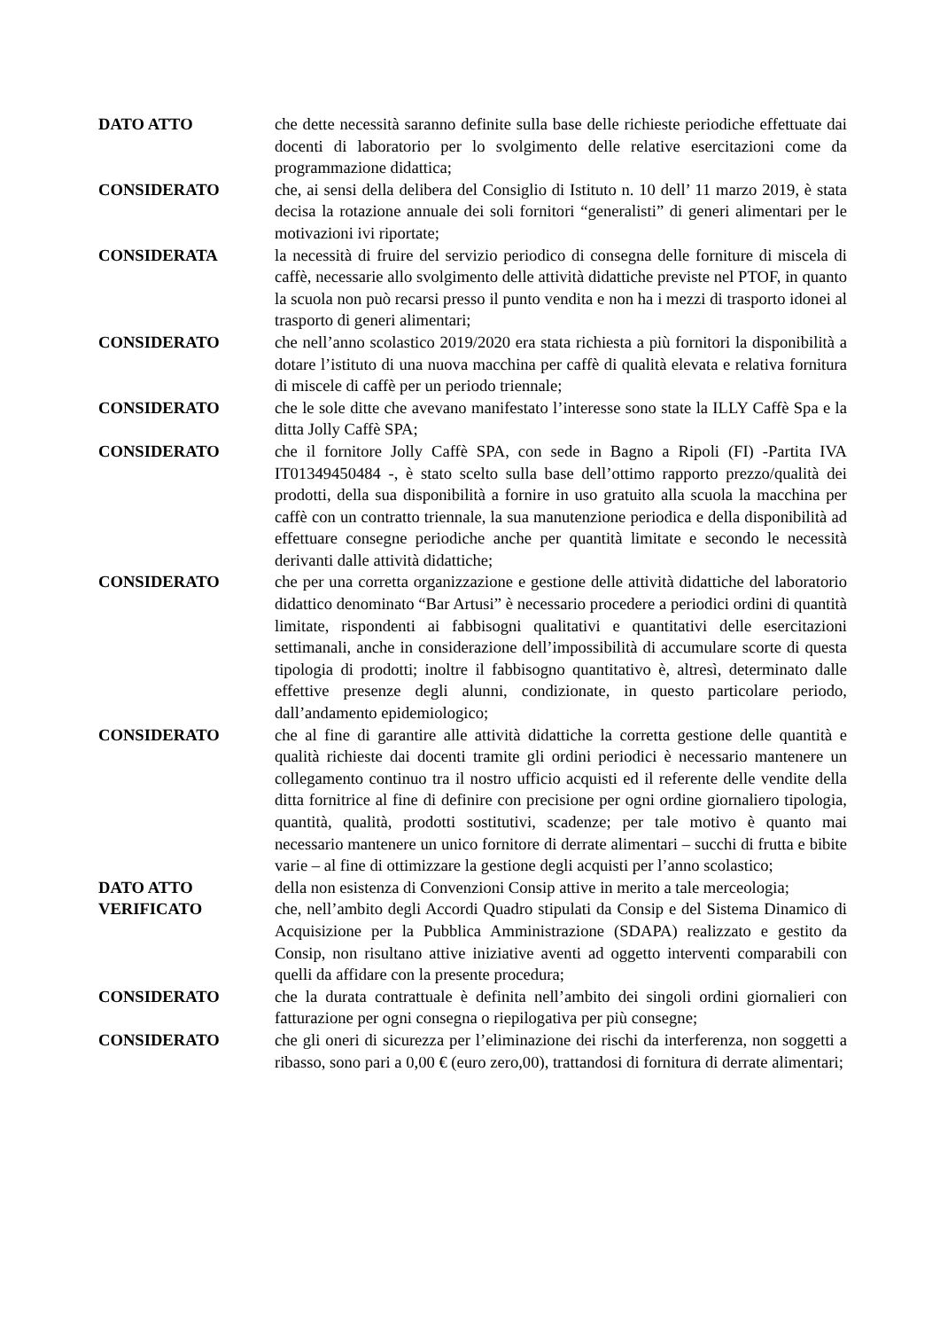DATO ATTO che dette necessità saranno definite sulla base delle richieste periodiche effettuate dai docenti di laboratorio per lo svolgimento delle relative esercitazioni come da programmazione didattica;
CONSIDERATO che, ai sensi della delibera del Consiglio di Istituto n. 10 dell’ 11 marzo 2019, è stata decisa la rotazione annuale dei soli fornitori “generalisti” di generi alimentari per le motivazioni ivi riportate;
CONSIDERATA la necessità di fruire del servizio periodico di consegna delle forniture di miscela di caffè, necessarie allo svolgimento delle attività didattiche previste nel PTOF, in quanto la scuola non può recarsi presso il punto vendita e non ha i mezzi di trasporto idonei al trasporto di generi alimentari;
CONSIDERATO che nell’anno scolastico 2019/2020 era stata richiesta a più fornitori la disponibilità a dotare l’istituto di una nuova macchina per caffè di qualità elevata e relativa fornitura di miscele di caffè per un periodo triennale;
CONSIDERATO che le sole ditte che avevano manifestato l’interesse sono state la ILLY Caffè Spa e la ditta Jolly Caffè SPA;
CONSIDERATO che il fornitore Jolly Caffè SPA, con sede in Bagno a Ripoli (FI) -Partita IVA IT01349450484 -, è stato scelto sulla base dell’ottimo rapporto prezzo/qualità dei prodotti, della sua disponibilità a fornire in uso gratuito alla scuola la macchina per caffè con un contratto triennale, la sua manutenzione periodica e della disponibilità ad effettuare consegne periodiche anche per quantità limitate e secondo le necessità derivanti dalle attività didattiche;
CONSIDERATO che per una corretta organizzazione e gestione delle attività didattiche del laboratorio didattico denominato “Bar Artusi” è necessario procedere a periodici ordini di quantità limitate, rispondenti ai fabbisogni qualitativi e quantitativi delle esercitazioni settimanali, anche in considerazione dell’impossibilità di accumulare scorte di questa tipologia di prodotti; inoltre il fabbisogno quantitativo è, altresì, determinato dalle effettive presenze degli alunni, condizionate, in questo particolare periodo, dall’andamento epidemiologico;
CONSIDERATO che al fine di garantire alle attività didattiche la corretta gestione delle quantità e qualità richieste dai docenti tramite gli ordini periodici è necessario mantenere un collegamento continuo tra il nostro ufficio acquisti ed il referente delle vendite della ditta fornitrice al fine di definire con precisione per ogni ordine giornaliero tipologia, quantità, qualità, prodotti sostitutivi, scadenze; per tale motivo è quanto mai necessario mantenere un unico fornitore di derrate alimentari – succhi di frutta e bibite varie – al fine di ottimizzare la gestione degli acquisti per l’anno scolastico;
DATO ATTO della non esistenza di Convenzioni Consip attive in merito a tale merceologia;
VERIFICATO che, nell’ambito degli Accordi Quadro stipulati da Consip e del Sistema Dinamico di Acquisizione per la Pubblica Amministrazione (SDAPA) realizzato e gestito da Consip, non risultano attive iniziative aventi ad oggetto interventi comparabili con quelli da affidare con la presente procedura;
CONSIDERATO che la durata contrattuale è definita nell’ambito dei singoli ordini giornalieri con fatturazione per ogni consegna o riepilogativa per più consegne;
CONSIDERATO che gli oneri di sicurezza per l’eliminazione dei rischi da interferenza, non soggetti a ribasso, sono pari a 0,00 € (euro zero,00), trattandosi di fornitura di derrate alimentari;